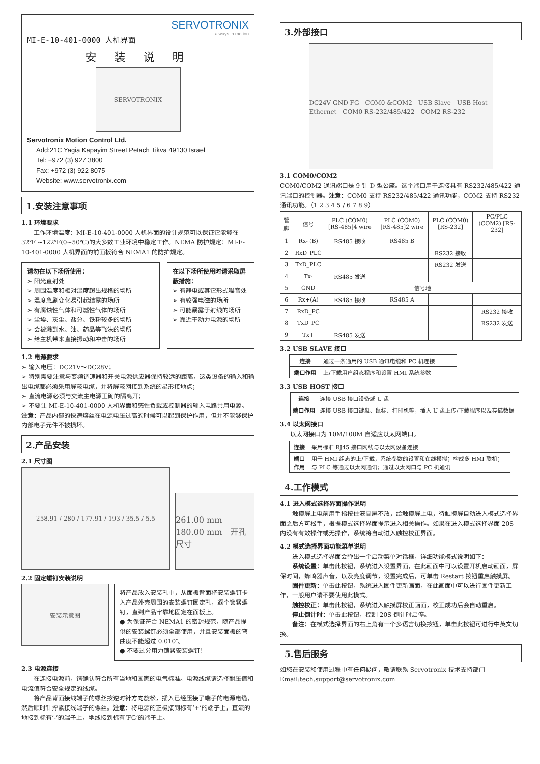MI-E-10-401-0000 人机界面
SERVOTRONIX
always in motion
安 装 说 明
SERVOTRONIX
Servotronix Motion Control Ltd.
Add:21C Yagia Kapayim Street Petach Tikva 49130 Israel
Tel: +972 (3) 927 3800
Fax: +972 (3) 922 8075
Website: www.servotronix.com
1.安装注意事项
1.1 环境要求
　　工作环境温度：MI-E-10-401-0000 人机界面的设计规范可以保证它能够在 32℉ ~122℉(0~50℃)的大多数工业环境中稳定工作。NEMA 防护规定：MI-E-10-401-0000 人机界面的前面板符合 NEMA1 的防护规定。
请勿在以下场所使用：
➢ 阳光直射处
➢ 周围温度和相对湿度超出规格的场所
➢ 温度急剧变化易引起结露的场所
➢ 有腐蚀性气体和可燃性气体的场所
➢ 尘埃、灰尘、盐分、铁粉较多的场所
➢ 会被溅到水、油、药品等飞沫的场所
➢ 给主机带来直接振动和冲击的场所
在以下场所使用时请采取屏蔽措施：
➢ 有静电或其它形式噪音处
➢ 有较强电磁的场所
➢ 可能暴露于射线的场所
➢ 靠近于动力电源的场所
1.2 电源要求
➢ 输入电压：DC21V～DC28V；
➢ 特别需要注意与变频调速器和开关电源供应器保持较远的距离，这类设备的输入和输出电缆都必须采用屏蔽电缆，并将屏蔽网接到系统的星形接地点；
➢ 直流电源必须与交流主电源正确的隔离开；
➢ 不要让 MI-E-10-401-0000 人机界面和感性负载或控制器的输入电路共用电源。
注意：产品内部的快速熔丝在电源电压过高的时候可以起到保护作用，但并不能够保护内部电子元件不被损坏。
2.产品安装
2.1 尺寸图
258.91 / 280 / 177.91 / 193 / 35.5 / 5.5
261.00 mm　180.00 mm　开孔尺寸
2.2 固定螺钉安装说明
安装示意图
将产品放入安装孔中，从面板背面将安装螺钉卡入产品外壳周围的安装螺钉固定孔，逐个锁紧螺钉，直到产品牢靠地固定在面板上。
● 为保证符合 NEMA1 的密封规范，随产品提供的安装螺钉必须全部使用，并且安装面板的弯曲度不能超过 0.010″。
● 不要过分用力锁紧安装螺钉！
2.3 电源连接
　　在连接电源前，请确认符合所有当地和国家的电气标准。电源线缆请选择耐压值和电流值符合安全规定的线缆。
　　将产品背面接线端子的螺丝按逆时针方向旋松，插入已经压接了端子的电源电缆，然后顺时针拧紧接线端子的螺丝。注意：将电源的正极接到标有‘+’的端子上，直流的地接到标有‘-’的端子上，地线接到标有‘FG’的端子上。
3.外部接口
DC24V GND FG　COM0 &COM2　USB Slave　USB Host　Ethernet　COM0 RS-232/485/422　COM2 RS-232
3.1 COM0/COM2
COM0/COM2 通讯端口是 9 针 D 型公座。这个端口用于连接具有 RS232/485/422 通讯端口的控制器。注意：COM0 支持 RS232/485/422 通讯功能，COM2 支持 RS232 通讯功能。（1 2 3 4 5 / 6 7 8 9）
| 管脚 | 信号 | PLC (COM0) [RS-485]4 wire | PLC (COM0) [RS-485]2 wire | PLC (COM0) [RS-232] | PC/PLC (COM2) [RS-232] |
| --- | --- | --- | --- | --- | --- |
| 1 | Rx- (B) | RS485 接收 | RS485 B | | |
| 2 | RxD_PLC | | | RS232 接收 | |
| 3 | TxD_PLC | | | RS232 发送 | |
| 4 | Tx- | RS485 发送 | | | |
| 5 | GND | 信号地 | | | |
| 6 | Rx+(A) | RS485 接收 | RS485 A | | |
| 7 | RxD_PC | | | | RS232 接收 |
| 8 | TxD_PC | | | | RS232 发送 |
| 9 | Tx+ | RS485 发送 | | | |
3.2 USB SLAVE 接口
| 连接 | 通过一条通用的 USB 通讯电缆和 PC 机连接 |
| 端口作用 | 上/下载用户组态程序和设置 HMI 系统参数 |
3.3 USB HOST 接口
| 连接 | 连接 USB 接口设备或 U 盘 |
| 端口作用 | 连接 USB 接口键盘、鼠标、打印机等，插入 U 盘上传/下载程序以及存储数据 |
3.4 以太网接口
以太网接口为 10M/100M 自适应以太网端口。
| 连接 | 采用标准 RJ45 接口网线与以太网设备连接 |
| 端口作用 | 用于 HMI 组态的上/下载，系统参数的设置和在线模拟；构成多 HMI 联机；与 PLC 等通过以太网通讯；通过以太网口与 PC 机通讯 |
4.工作模式
4.1 进入模式选择界面操作说明
　　触摸屏上电前用手指按住液晶屏不放，给触摸屏上电，待触摸屏自动进入模式选择界面之后方可松手，根据模式选择界面提示进入相关操作。如果在进入模式选择界面 20S 内没有有效操作或无操作，系统将自动进入触控校正界面。
4.2 模式选择界面功能菜单说明
　　进入模式选择界面会弹出一个启动菜单对话框，详细功能模式说明如下：
　　系统设置：单击此按钮，系统进入设置界面，在此画面中可以设置开机启动画面，屏保时间，蜂鸣器声音，以及亮度调节，设置完成后，可单击 Restart 按钮重启触摸屏。
　　固件更新：单击此按钮，系统进入固件更新画面，在此画面中可以进行固件更新工作，一般用户请不要使用此模式。
　　触控校正：单击此按钮，系统进入触摸屏校正画面，校正成功后会自动重启。
　　停止倒计时：单击此按钮，控制 20S 倒计时启停。
　　备注：在模式选择界面的右上角有一个多语言切换按钮，单击此按钮可进行中英文切换。
5.售后服务
如您在安装和使用过程中有任何疑问，敬请联系 Servotronix 技术支持部门
Email:tech.support@servotronix.com